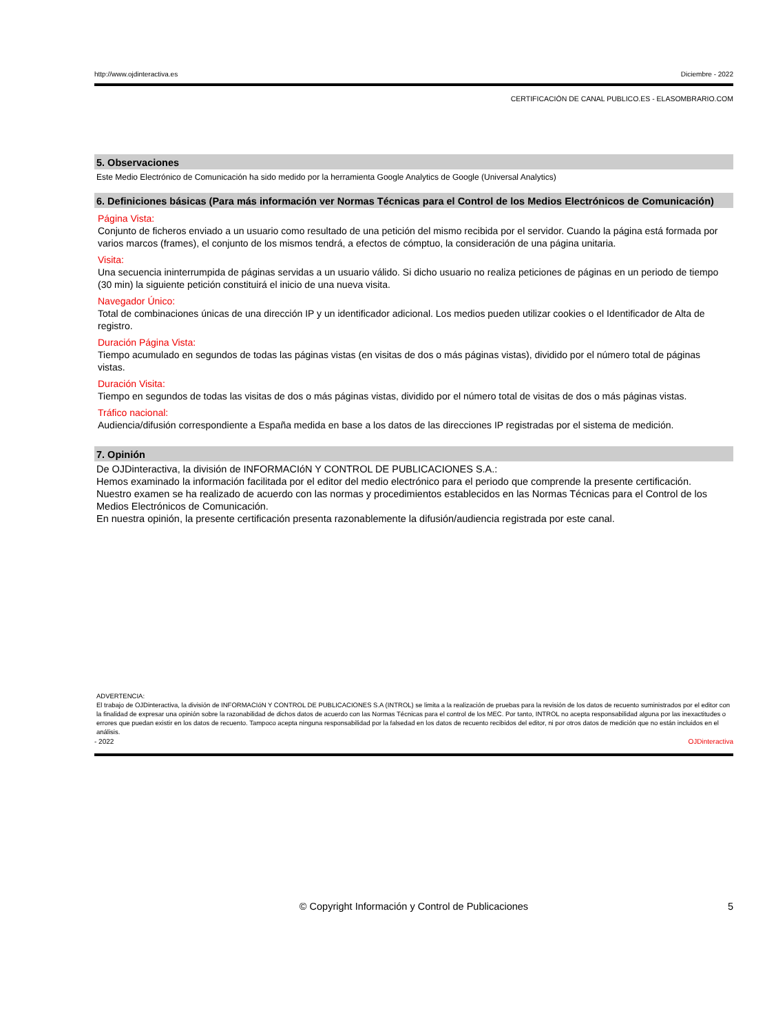http://www.ojdinteractiva.es Diciembre - 2022
CERTIFICACIÓN DE CANAL PUBLICO.ES - ELASOMBRARIO.COM
5. Observaciones
Este Medio Electrónico de Comunicación ha sido medido por la herramienta Google Analytics de Google (Universal Analytics)
6. Definiciones básicas (Para más información ver Normas Técnicas para el Control de los Medios Electrónicos de Comunicación)
Página Vista:
Conjunto de ficheros enviado a un usuario como resultado de una petición del mismo recibida por el servidor. Cuando la página está formada por varios marcos (frames), el conjunto de los mismos tendrá, a efectos de cómptuo, la consideración de una página unitaria.
Visita:
Una secuencia ininterrumpida de páginas servidas a un usuario válido. Si dicho usuario no realiza peticiones de páginas en un periodo de tiempo (30 min) la siguiente petición constituirá el inicio de una nueva visita.
Navegador Único:
Total de combinaciones únicas de una dirección IP y un identificador adicional. Los medios pueden utilizar cookies o el Identificador de Alta de registro.
Duración Página Vista:
Tiempo acumulado en segundos de todas las páginas vistas (en visitas de dos o más páginas vistas), dividido por el número total de páginas vistas.
Duración Visita:
Tiempo en segundos de todas las visitas de dos o más páginas vistas, dividido por el número total de visitas de dos o más páginas vistas.
Tráfico nacional:
Audiencia/difusión correspondiente a España medida en base a los datos de las direcciones IP registradas por el sistema de medición.
7. Opinión
De OJDinteractiva, la división de INFORMACIóN Y CONTROL DE PUBLICACIONES S.A.:
Hemos examinado la información facilitada por el editor del medio electrónico para el periodo que comprende la presente certificación.
Nuestro examen se ha realizado de acuerdo con las normas y procedimientos establecidos en las Normas Técnicas para el Control de los Medios Electrónicos de Comunicación.
En nuestra opinión, la presente certificación presenta razonablemente la difusión/audiencia registrada por este canal.
ADVERTENCIA:
El trabajo de OJDinteractiva, la división de INFORMACIóN Y CONTROL DE PUBLICACIONES S.A (INTROL) se limita a la realización de pruebas para la revisión de los datos de recuento suministrados por el editor con la finalidad de expresar una opinión sobre la razonabilidad de dichos datos de acuerdo con las Normas Técnicas para el control de los MEC. Por tanto, INTROL no acepta responsabilidad alguna por las inexactitudes o errores que puedan existir en los datos de recuento. Tampoco acepta ninguna responsabilidad por la falsedad en los datos de recuento recibidos del editor, ni por otros datos de medición que no están incluidos en el análisis.
- 2022 OJDinteractiva
© Copyright Información y Control de Publicaciones 5